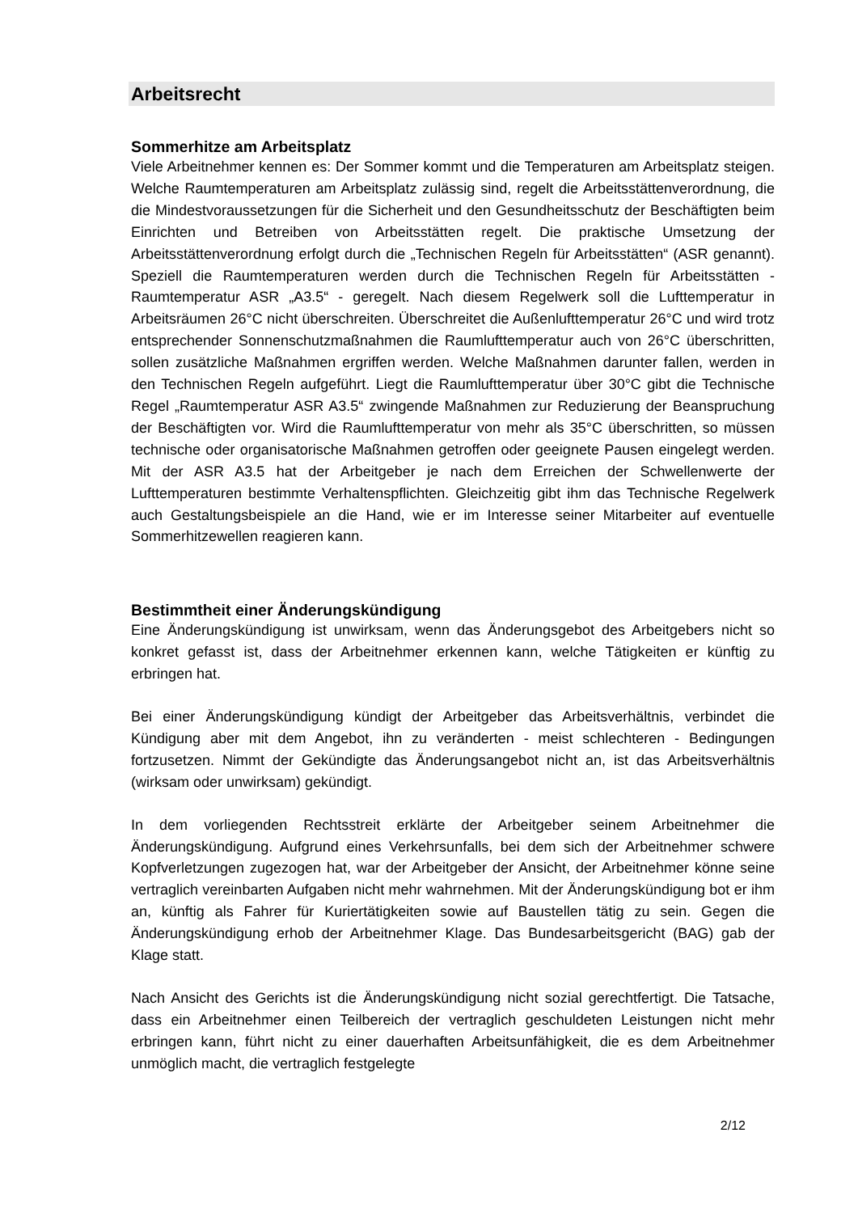Arbeitsrecht
Sommerhitze am Arbeitsplatz
Viele Arbeitnehmer kennen es: Der Sommer kommt und die Temperaturen am Arbeitsplatz steigen. Welche Raumtemperaturen am Arbeitsplatz zulässig sind, regelt die Arbeitsstättenverordnung, die die Mindestvoraussetzungen für die Sicherheit und den Gesundheitsschutz der Beschäftigten beim Einrichten und Betreiben von Arbeitsstätten regelt. Die praktische Umsetzung der Arbeitsstättenverordnung erfolgt durch die „Technischen Regeln für Arbeitsstätten“ (ASR genannt). Speziell die Raumtemperaturen werden durch die Technischen Regeln für Arbeitsstätten - Raumtemperatur ASR „A3.5“ - geregelt. Nach diesem Regelwerk soll die Lufttemperatur in Arbeitsräumen 26°C nicht überschreiten. Überschreitet die Außenlufttemperatur 26°C und wird trotz entsprechender Sonnenschutzmaßnahmen die Raumlufttemperatur auch von 26°C überschritten, sollen zusätzliche Maßnahmen ergriffen werden. Welche Maßnahmen darunter fallen, werden in den Technischen Regeln aufgeführt. Liegt die Raumlufttemperatur über 30°C gibt die Technische Regel „Raumtemperatur ASR A3.5“ zwingende Maßnahmen zur Reduzierung der Beanspruchung der Beschäftigten vor. Wird die Raumlufttemperatur von mehr als 35°C überschritten, so müssen technische oder organisatorische Maßnahmen getroffen oder geeignete Pausen eingelegt werden. Mit der ASR A3.5 hat der Arbeitgeber je nach dem Erreichen der Schwellenwerte der Lufttemperaturen bestimmte Verhaltenspflichten. Gleichzeitig gibt ihm das Technische Regelwerk auch Gestaltungsbeispiele an die Hand, wie er im Interesse seiner Mitarbeiter auf eventuelle Sommerhitzewellen reagieren kann.
Bestimmtheit einer Änderungskündigung
Eine Änderungskündigung ist unwirksam, wenn das Änderungsgebot des Arbeitgebers nicht so konkret gefasst ist, dass der Arbeitnehmer erkennen kann, welche Tätigkeiten er künftig zu erbringen hat.
Bei einer Änderungskündigung kündigt der Arbeitgeber das Arbeitsverhältnis, verbindet die Kündigung aber mit dem Angebot, ihn zu veränderten - meist schlechteren - Bedingungen fortzusetzen. Nimmt der Gekündigte das Änderungsangebot nicht an, ist das Arbeitsverhältnis (wirksam oder unwirksam) gekündigt.
In dem vorliegenden Rechtsstreit erklärte der Arbeitgeber seinem Arbeitnehmer die Änderungskündigung. Aufgrund eines Verkehrsunfalls, bei dem sich der Arbeitnehmer schwere Kopfverletzungen zugezogen hat, war der Arbeitgeber der Ansicht, der Arbeitnehmer könne seine vertraglich vereinbarten Aufgaben nicht mehr wahrnehmen. Mit der Änderungskündigung bot er ihm an, künftig als Fahrer für Kuriertätigkeiten sowie auf Baustellen tätig zu sein. Gegen die Änderungskündigung erhob der Arbeitnehmer Klage. Das Bundesarbeitsgericht (BAG) gab der Klage statt.
Nach Ansicht des Gerichts ist die Änderungskündigung nicht sozial gerechtfertigt. Die Tatsache, dass ein Arbeitnehmer einen Teilbereich der vertraglich geschuldeten Leistungen nicht mehr erbringen kann, führt nicht zu einer dauerhaften Arbeitsunfähigkeit, die es dem Arbeitnehmer unmöglich macht, die vertraglich festgelegte
2/12